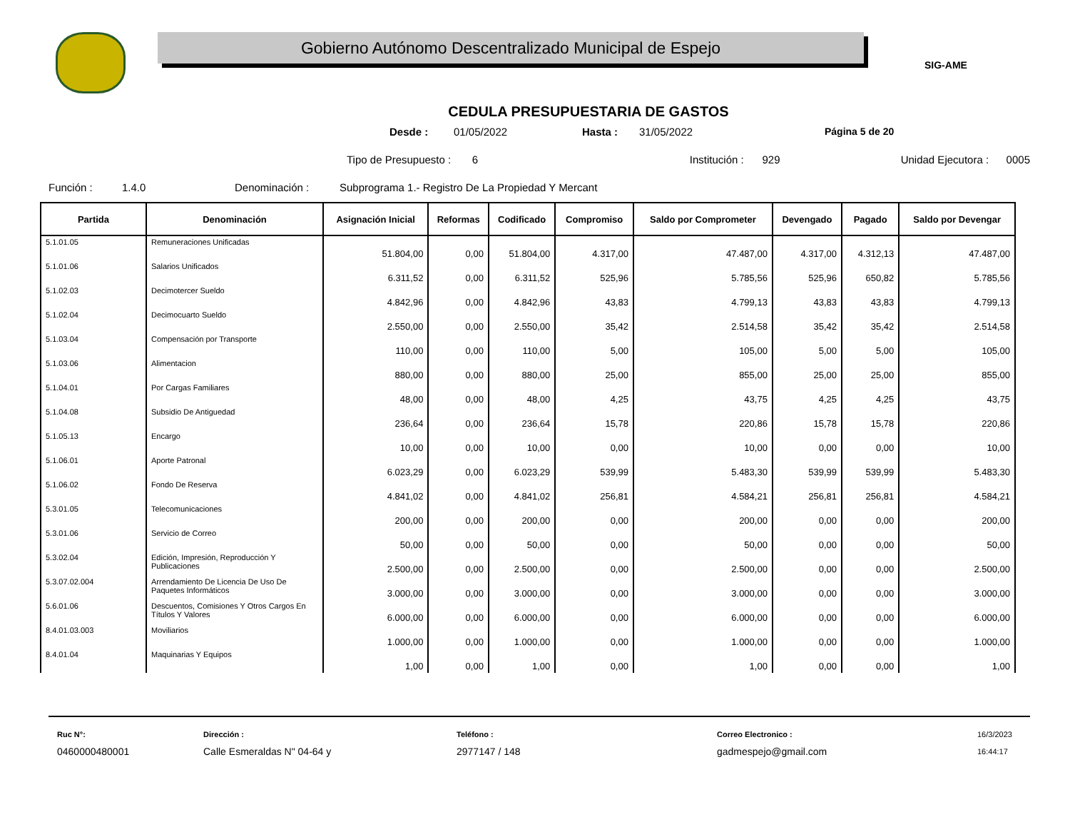Gobierno Autónomo Descentralizado Municipal de Espejo
SIG-AME
CEDULA PRESUPUESTARIA DE GASTOS
Desde : 01/05/2022 Hasta : 31/05/2022 Página 5 de 20
Tipo de Presupuesto : 6 Institución : 929 Unidad Ejecutora : 0005
Función : 1.4.0 Denominación : Subprograma 1.- Registro De La Propiedad Y Mercant
| Partida | Denominación | Asignación Inicial | Reformas | Codificado | Compromiso | Saldo por Comprometer | Devengado | Pagado | Saldo por Devengar |
| --- | --- | --- | --- | --- | --- | --- | --- | --- | --- |
| 5.1.01.05 | Remuneraciones Unificadas | 51.804,00 | 0,00 | 51.804,00 | 4.317,00 | 47.487,00 | 4.317,00 | 4.312,13 | 47.487,00 |
| 5.1.01.06 | Salarios Unificados | 6.311,52 | 0,00 | 6.311,52 | 525,96 | 5.785,56 | 525,96 | 650,82 | 5.785,56 |
| 5.1.02.03 | Decimotercer Sueldo | 4.842,96 | 0,00 | 4.842,96 | 43,83 | 4.799,13 | 43,83 | 43,83 | 4.799,13 |
| 5.1.02.04 | Decimocuarto Sueldo | 2.550,00 | 0,00 | 2.550,00 | 35,42 | 2.514,58 | 35,42 | 35,42 | 2.514,58 |
| 5.1.03.04 | Compensación por Transporte | 110,00 | 0,00 | 110,00 | 5,00 | 105,00 | 5,00 | 5,00 | 105,00 |
| 5.1.03.06 | Alimentacion | 880,00 | 0,00 | 880,00 | 25,00 | 855,00 | 25,00 | 25,00 | 855,00 |
| 5.1.04.01 | Por Cargas Familiares | 48,00 | 0,00 | 48,00 | 4,25 | 43,75 | 4,25 | 4,25 | 43,75 |
| 5.1.04.08 | Subsidio De Antiguedad | 236,64 | 0,00 | 236,64 | 15,78 | 220,86 | 15,78 | 15,78 | 220,86 |
| 5.1.05.13 | Encargo | 10,00 | 0,00 | 10,00 | 0,00 | 10,00 | 0,00 | 0,00 | 10,00 |
| 5.1.06.01 | Aporte Patronal | 6.023,29 | 0,00 | 6.023,29 | 539,99 | 5.483,30 | 539,99 | 539,99 | 5.483,30 |
| 5.1.06.02 | Fondo De Reserva | 4.841,02 | 0,00 | 4.841,02 | 256,81 | 4.584,21 | 256,81 | 256,81 | 4.584,21 |
| 5.3.01.05 | Telecomunicaciones | 200,00 | 0,00 | 200,00 | 0,00 | 200,00 | 0,00 | 0,00 | 200,00 |
| 5.3.01.06 | Servicio de Correo | 50,00 | 0,00 | 50,00 | 0,00 | 50,00 | 0,00 | 0,00 | 50,00 |
| 5.3.02.04 | Edición, Impresión, Reproducción Y Publicaciones | 2.500,00 | 0,00 | 2.500,00 | 0,00 | 2.500,00 | 0,00 | 0,00 | 2.500,00 |
| 5.3.07.02.004 | Arrendamiento De Licencia De Uso De Paquetes Informáticos | 3.000,00 | 0,00 | 3.000,00 | 0,00 | 3.000,00 | 0,00 | 0,00 | 3.000,00 |
| 5.6.01.06 | Descuentos, Comisiones Y Otros Cargos En Títulos Y Valores | 6.000,00 | 0,00 | 6.000,00 | 0,00 | 6.000,00 | 0,00 | 0,00 | 6.000,00 |
| 8.4.01.03.003 | Moviliarios | 1.000,00 | 0,00 | 1.000,00 | 0,00 | 1.000,00 | 0,00 | 0,00 | 1.000,00 |
| 8.4.01.04 | Maquinarias Y Equipos | 1,00 | 0,00 | 1,00 | 0,00 | 1,00 | 0,00 | 0,00 | 1,00 |
Ruc N°:
0460000480001
Dirección :
Calle Esmeraldas N" 04-64 y
Teléfono :
2977147 / 148
Correo Electronico :
gadmespejo@gmail.com
16/3/2023
16:44:17